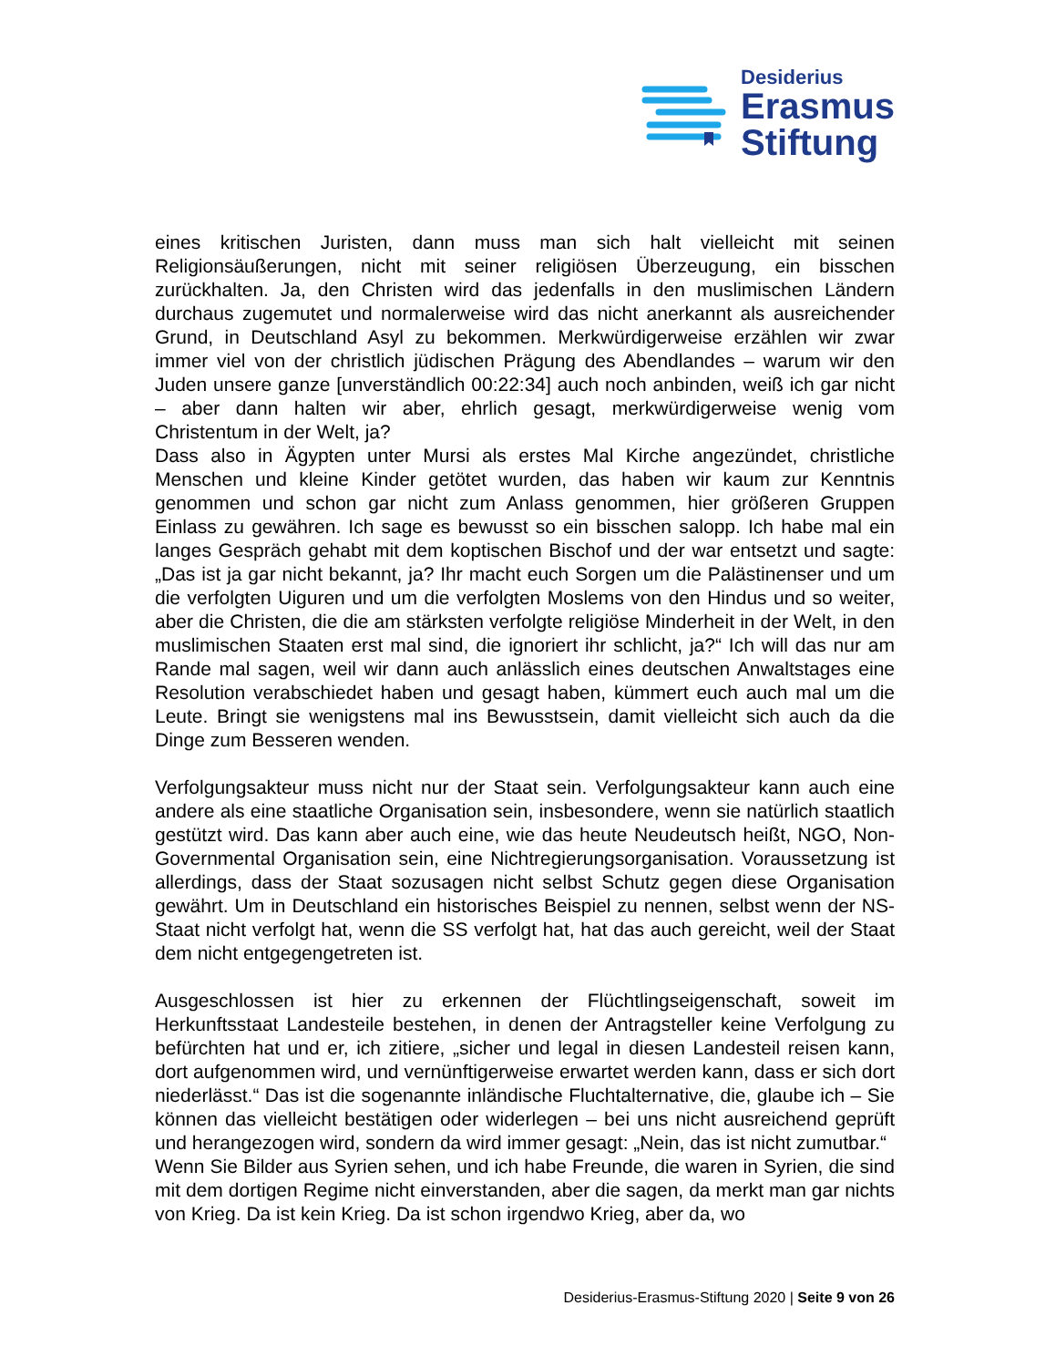Desiderius
Erasmus
Stiftung
eines kritischen Juristen, dann muss man sich halt vielleicht mit seinen Religionsäußerungen, nicht mit seiner religiösen Überzeugung, ein bisschen zurückhalten. Ja, den Christen wird das jedenfalls in den muslimischen Ländern durchaus zugemutet und normalerweise wird das nicht anerkannt als ausreichender Grund, in Deutschland Asyl zu bekommen. Merkwürdigerweise erzählen wir zwar immer viel von der christlich jüdischen Prägung des Abendlandes – warum wir den Juden unsere ganze [unverständlich 00:22:34] auch noch anbinden, weiß ich gar nicht – aber dann halten wir aber, ehrlich gesagt, merkwürdigerweise wenig vom Christentum in der Welt, ja?
Dass also in Ägypten unter Mursi als erstes Mal Kirche angezündet, christliche Menschen und kleine Kinder getötet wurden, das haben wir kaum zur Kenntnis genommen und schon gar nicht zum Anlass genommen, hier größeren Gruppen Einlass zu gewähren. Ich sage es bewusst so ein bisschen salopp. Ich habe mal ein langes Gespräch gehabt mit dem koptischen Bischof und der war entsetzt und sagte: „Das ist ja gar nicht bekannt, ja? Ihr macht euch Sorgen um die Palästinenser und um die verfolgten Uiguren und um die verfolgten Moslems von den Hindus und so weiter, aber die Christen, die die am stärksten verfolgte religiöse Minderheit in der Welt, in den muslimischen Staaten erst mal sind, die ignoriert ihr schlicht, ja?“ Ich will das nur am Rande mal sagen, weil wir dann auch anlässlich eines deutschen Anwaltstages eine Resolution verabschiedet haben und gesagt haben, kümmert euch auch mal um die Leute. Bringt sie wenigstens mal ins Bewusstsein, damit vielleicht sich auch da die Dinge zum Besseren wenden.
Verfolgungsakteur muss nicht nur der Staat sein. Verfolgungsakteur kann auch eine andere als eine staatliche Organisation sein, insbesondere, wenn sie natürlich staatlich gestützt wird. Das kann aber auch eine, wie das heute Neudeutsch heißt, NGO, Non-Governmental Organisation sein, eine Nichtregierungsorganisation. Voraussetzung ist allerdings, dass der Staat sozusagen nicht selbst Schutz gegen diese Organisation gewährt. Um in Deutschland ein historisches Beispiel zu nennen, selbst wenn der NS-Staat nicht verfolgt hat, wenn die SS verfolgt hat, hat das auch gereicht, weil der Staat dem nicht entgegengetreten ist.
Ausgeschlossen ist hier zu erkennen der Flüchtlingseigenschaft, soweit im Herkunftsstaat Landesteile bestehen, in denen der Antragsteller keine Verfolgung zu befürchten hat und er, ich zitiere, „sicher und legal in diesen Landesteil reisen kann, dort aufgenommen wird, und vernünftigerweise erwartet werden kann, dass er sich dort niederlässt.“ Das ist die sogenannte inländische Fluchtalternative, die, glaube ich – Sie können das vielleicht bestätigen oder widerlegen – bei uns nicht ausreichend geprüft und herangezogen wird, sondern da wird immer gesagt: „Nein, das ist nicht zumutbar.“
Wenn Sie Bilder aus Syrien sehen, und ich habe Freunde, die waren in Syrien, die sind mit dem dortigen Regime nicht einverstanden, aber die sagen, da merkt man gar nichts von Krieg. Da ist kein Krieg. Da ist schon irgendwo Krieg, aber da, wo
Desiderius-Erasmus-Stiftung 2020 | Seite 9 von 26